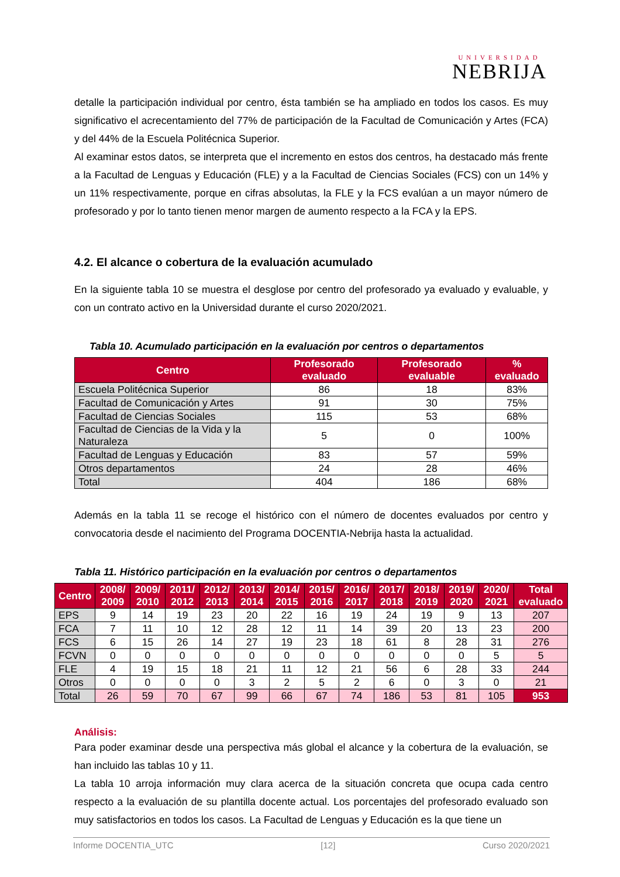UNIVERSIDAD
NEBRIJA
detalle la participación individual por centro, ésta también se ha ampliado en todos los casos. Es muy significativo el acrecentamiento del 77% de participación de la Facultad de Comunicación y Artes (FCA) y del 44% de la Escuela Politécnica Superior.
Al examinar estos datos, se interpreta que el incremento en estos dos centros, ha destacado más frente a la Facultad de Lenguas y Educación (FLE) y a la Facultad de Ciencias Sociales (FCS) con un 14% y un 11% respectivamente, porque en cifras absolutas, la FLE y la FCS evalúan a un mayor número de profesorado y por lo tanto tienen menor margen de aumento respecto a la FCA y la EPS.
4.2. El alcance o cobertura de la evaluación acumulado
En la siguiente tabla 10 se muestra el desglose por centro del profesorado ya evaluado y evaluable, y con un contrato activo en la Universidad durante el curso 2020/2021.
Tabla 10. Acumulado participación en la evaluación por centros o departamentos
| Centro | Profesorado evaluado | Profesorado evaluable | % evaluado |
| --- | --- | --- | --- |
| Escuela Politécnica Superior | 86 | 18 | 83% |
| Facultad de Comunicación y Artes | 91 | 30 | 75% |
| Facultad de Ciencias Sociales | 115 | 53 | 68% |
| Facultad de Ciencias de la Vida y la Naturaleza | 5 | 0 | 100% |
| Facultad de Lenguas y Educación | 83 | 57 | 59% |
| Otros departamentos | 24 | 28 | 46% |
| Total | 404 | 186 | 68% |
Además en la tabla 11 se recoge el histórico con el número de docentes evaluados por centro y convocatoria desde el nacimiento del Programa DOCENTIA-Nebrija hasta la actualidad.
Tabla 11. Histórico participación en la evaluación por centros o departamentos
| Centro | 2008/ 2009 | 2009/ 2010 | 2011/ 2012 | 2012/ 2013 | 2013/ 2014 | 2014/ 2015 | 2015/ 2016 | 2016/ 2017 | 2017/ 2018 | 2018/ 2019 | 2019/ 2020 | 2020/ 2021 | Total evaluado |
| --- | --- | --- | --- | --- | --- | --- | --- | --- | --- | --- | --- | --- | --- |
| EPS | 9 | 14 | 19 | 23 | 20 | 22 | 16 | 19 | 24 | 19 | 9 | 13 | 207 |
| FCA | 7 | 11 | 10 | 12 | 28 | 12 | 11 | 14 | 39 | 20 | 13 | 23 | 200 |
| FCS | 6 | 15 | 26 | 14 | 27 | 19 | 23 | 18 | 61 | 8 | 28 | 31 | 276 |
| FCVN | 0 | 0 | 0 | 0 | 0 | 0 | 0 | 0 | 0 | 0 | 0 | 5 | 5 |
| FLE | 4 | 19 | 15 | 18 | 21 | 11 | 12 | 21 | 56 | 6 | 28 | 33 | 244 |
| Otros | 0 | 0 | 0 | 0 | 3 | 2 | 5 | 2 | 6 | 0 | 3 | 0 | 21 |
| Total | 26 | 59 | 70 | 67 | 99 | 66 | 67 | 74 | 186 | 53 | 81 | 105 | 953 |
Análisis:
Para poder examinar desde una perspectiva más global el alcance y la cobertura de la evaluación, se han incluido las tablas 10 y 11.
La tabla 10 arroja información muy clara acerca de la situación concreta que ocupa cada centro respecto a la evaluación de su plantilla docente actual. Los porcentajes del profesorado evaluado son muy satisfactorios en todos los casos. La Facultad de Lenguas y Educación es la que tiene un
Informe DOCENTIA_UTC [12] Curso 2020/2021